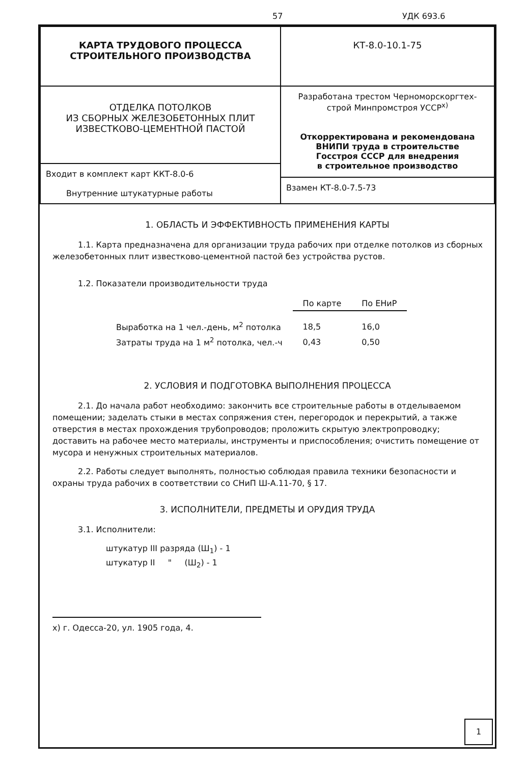57 УДК 693.6
| КАРТА ТРУДОВОГО ПРОЦЕССА СТРОИТЕЛЬНОГО ПРОИЗВОДСТВА | КТ-8.0-10.1-75 |
| ОТДЕЛКА ПОТОЛКОВ ИЗ СБОРНЫХ ЖЕЛЕЗОБЕТОННЫХ ПЛИТ ИЗВЕСТКОВО-ЦЕМЕНТНОЙ ПАСТОЙ | Разработана трестом Черноморскоргтех- строй Минпромстроя УССР<sup>х)</sup> Откорректирована и рекомендована ВНИПИ труда в строительстве Госстроя СССР для внедрения в строительное производство |
| Входит в комплект карт ККТ-8.0-6 Внутренние штукатурные работы | |
| | Взамен КТ-8.0-7.5-73 |
1. ОБЛАСТЬ И ЭФФЕКТИВНОСТЬ ПРИМЕНЕНИЯ КАРТЫ
1.1. Карта предназначена для организации труда рабочих при отделке потолков из сборных железобетонных плит известково-цементной пастой без устройства рустов.
1.2. Показатели производительности труда
| | По карте | По ЕНиР |
| --- | --- | --- |
| Выработка на 1 чел.-день, м<sup>2</sup> потолка | 18,5 | 16,0 |
| Затраты труда на 1 м<sup>2</sup> потолка, чел.-ч | 0,43 | 0,50 |
2. УСЛОВИЯ И ПОДГОТОВКА ВЫПОЛНЕНИЯ ПРОЦЕССА
2.1. До начала работ необходимо: закончить все строительные работы в отделываемом помещении; заделать стыки в местах сопряжения стен, перегородок и перекрытий, а также отверстия в местах прохождения трубопроводов; проложить скрытую электропроводку; доставить на рабочее место материалы, инструменты и приспособления; очистить помещение от мусора и ненужных строительных материалов.
2.2. Работы следует выполнять, полностью соблюдая правила техники безопасности и охраны труда рабочих в соответствии со СНиП Ш-А.11-70, § 17.
3. ИСПОЛНИТЕЛИ, ПРЕДМЕТЫ И ОРУДИЯ ТРУДА
3.1. Исполнители:
штукатур III разряда (Ш<sub>1</sub>) - 1
штукатур II " (Ш<sub>2</sub>) - 1
х) г. Одесса-20, ул. 1905 года, 4.
1